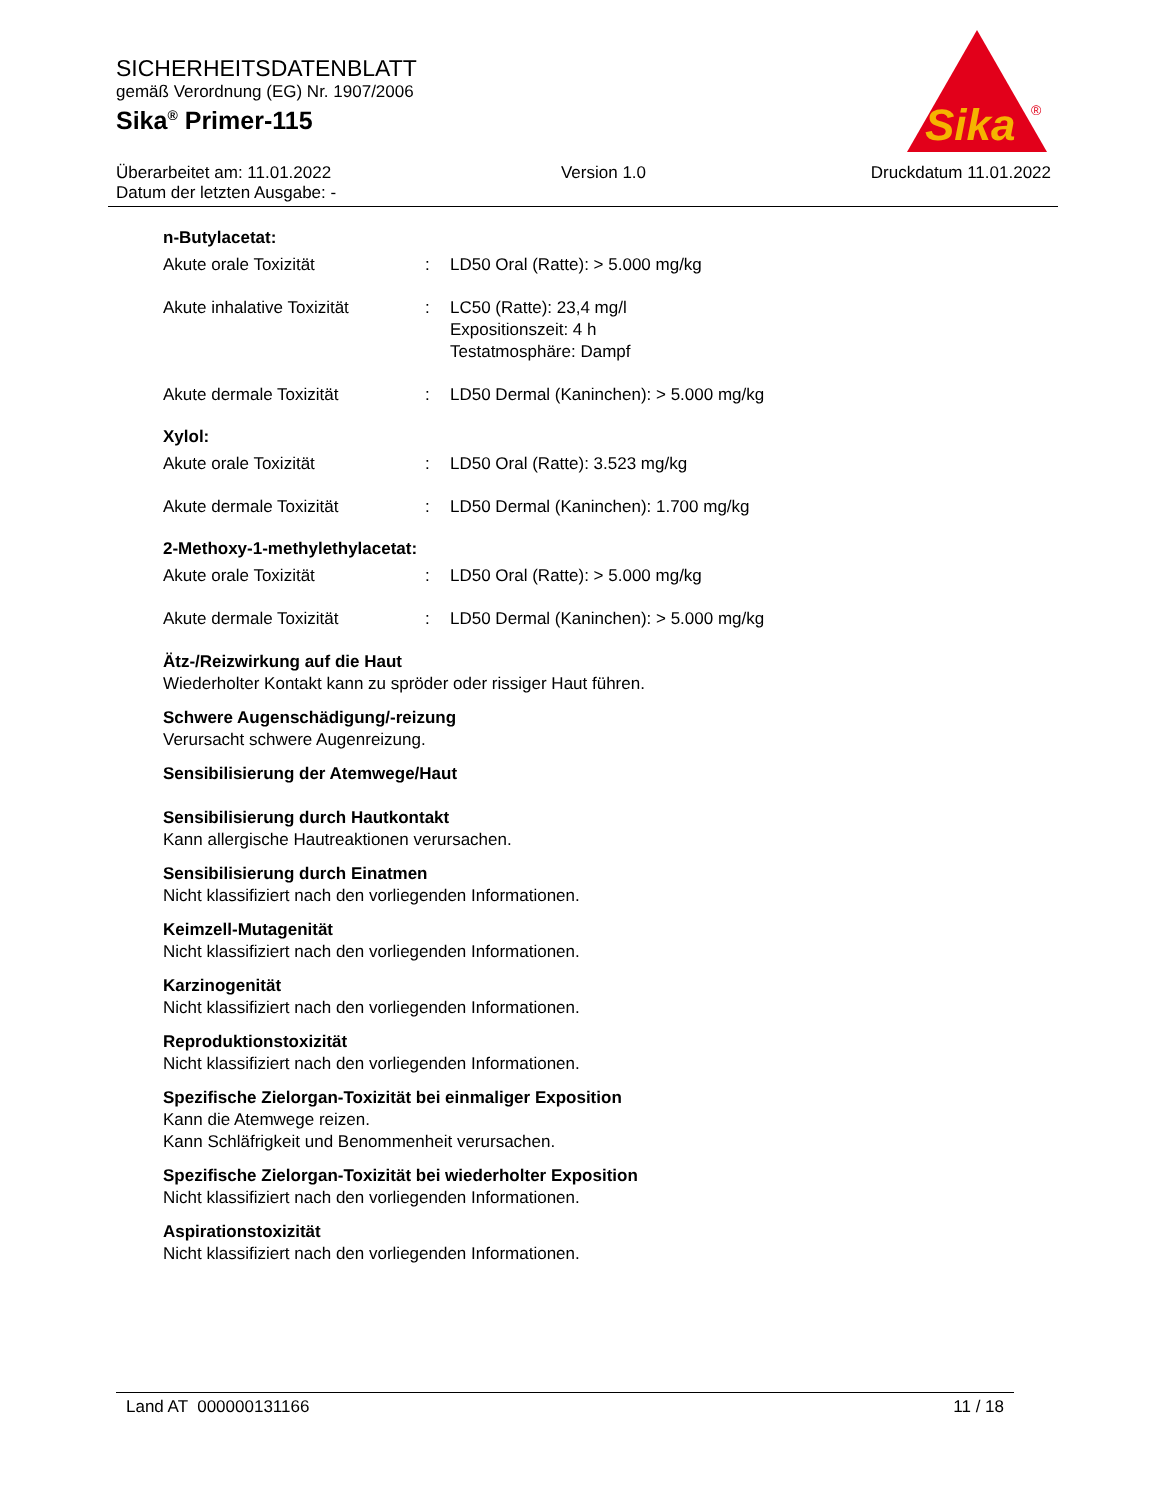SICHERHEITSDATENBLATT
gemäß Verordnung (EG) Nr. 1907/2006
Sika<sup>®</sup> Primer-115
Sika
®
Überarbeitet am: 11.01.2022
Datum der letzten Ausgabe: -
Version 1.0 Druckdatum 11.01.2022
n-Butylacetat:
| Akute orale Toxizität | : | LD50 Oral (Ratte): > 5.000 mg/kg |
| Akute inhalative Toxizität | : | LC50 (Ratte): 23,4 mg/l Expositionszeit: 4 h Testatmosphäre: Dampf |
| Akute dermale Toxizität | : | LD50 Dermal (Kaninchen): > 5.000 mg/kg |
Xylol:
| Akute orale Toxizität | : | LD50 Oral (Ratte): 3.523 mg/kg |
| Akute dermale Toxizität | : | LD50 Dermal (Kaninchen): 1.700 mg/kg |
2-Methoxy-1-methylethylacetat:
| Akute orale Toxizität | : | LD50 Oral (Ratte): > 5.000 mg/kg |
| Akute dermale Toxizität | : | LD50 Dermal (Kaninchen): > 5.000 mg/kg |
Ätz-/Reizwirkung auf die Haut
Wiederholter Kontakt kann zu spröder oder rissiger Haut führen.
Schwere Augenschädigung/-reizung
Verursacht schwere Augenreizung.
Sensibilisierung der Atemwege/Haut
Sensibilisierung durch Hautkontakt
Kann allergische Hautreaktionen verursachen.
Sensibilisierung durch Einatmen
Nicht klassifiziert nach den vorliegenden Informationen.
Keimzell-Mutagenität
Nicht klassifiziert nach den vorliegenden Informationen.
Karzinogenität
Nicht klassifiziert nach den vorliegenden Informationen.
Reproduktionstoxizität
Nicht klassifiziert nach den vorliegenden Informationen.
Spezifische Zielorgan-Toxizität bei einmaliger Exposition
Kann die Atemwege reizen.
Kann Schläfrigkeit und Benommenheit verursachen.
Spezifische Zielorgan-Toxizität bei wiederholter Exposition
Nicht klassifiziert nach den vorliegenden Informationen.
Aspirationstoxizität
Nicht klassifiziert nach den vorliegenden Informationen.
Land AT 000000131166 11 / 18